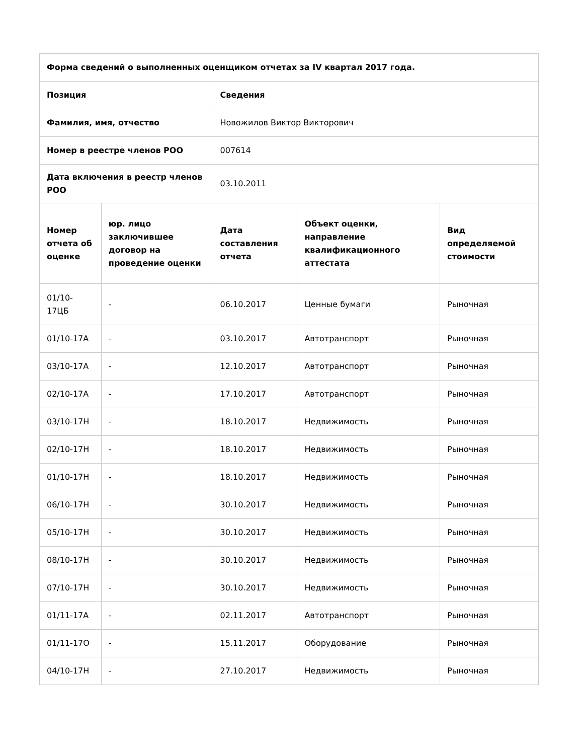| Форма сведений о выполненных оценщиком отчетах за IV квартал 2017 года. | | | | |
| --- | --- | --- | --- | --- |
| Позиция | | Сведения | | |
| Фамилия, имя, отчество | | Новожилов Виктор Викторович | | |
| Номер в реестре членов РОО | | 007614 | | |
| Дата включения в реестр членов РОО | | 03.10.2011 | | |
| Номер отчета об оценке | юр. лицо заключившее договор на проведение оценки | Дата составления отчета | Объект оценки, направление квалификационного аттестата | Вид определяемой стоимости |
| 01/10-17ЦБ | - | 06.10.2017 | Ценные бумаги | Рыночная |
| 01/10-17А | - | 03.10.2017 | Автотранспорт | Рыночная |
| 03/10-17А | - | 12.10.2017 | Автотранспорт | Рыночная |
| 02/10-17А | - | 17.10.2017 | Автотранспорт | Рыночная |
| 03/10-17Н | - | 18.10.2017 | Недвижимость | Рыночная |
| 02/10-17Н | - | 18.10.2017 | Недвижимость | Рыночная |
| 01/10-17Н | - | 18.10.2017 | Недвижимость | Рыночная |
| 06/10-17Н | - | 30.10.2017 | Недвижимость | Рыночная |
| 05/10-17Н | - | 30.10.2017 | Недвижимость | Рыночная |
| 08/10-17Н | - | 30.10.2017 | Недвижимость | Рыночная |
| 07/10-17Н | - | 30.10.2017 | Недвижимость | Рыночная |
| 01/11-17А | - | 02.11.2017 | Автотранспорт | Рыночная |
| 01/11-17О | - | 15.11.2017 | Оборудование | Рыночная |
| 04/10-17Н | - | 27.10.2017 | Недвижимость | Рыночная |